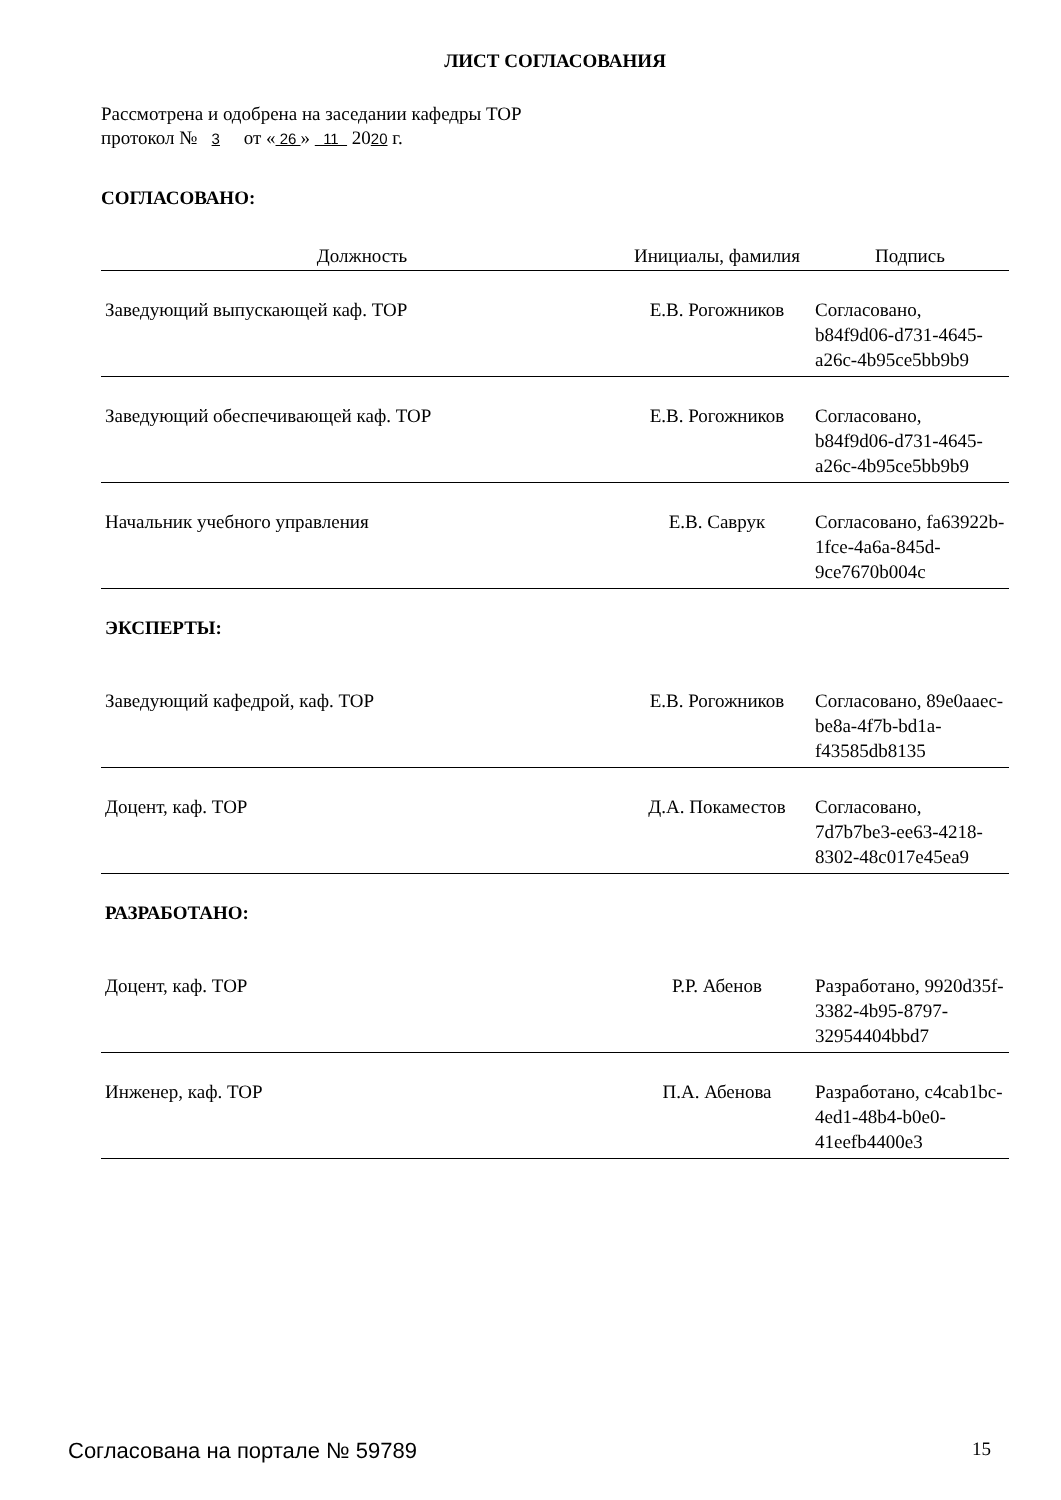ЛИСТ СОГЛАСОВАНИЯ
Рассмотрена и одобрена на заседании кафедры ТОР
протокол № 3 от « 26 » 11 2020 г.
СОГЛАСОВАНО:
| Должность | Инициалы, фамилия | Подпись |
| --- | --- | --- |
| Заведующий выпускающей каф. ТОР | Е.В. Рогожников | Согласовано, b84f9d06-d731-4645-a26c-4b95ce5bb9b9 |
| Заведующий обеспечивающей каф. ТОР | Е.В. Рогожников | Согласовано, b84f9d06-d731-4645-a26c-4b95ce5bb9b9 |
| Начальник учебного управления | Е.В. Саврук | Согласовано, fa63922b-1fce-4a6a-845d-9ce7670b004c |
| ЭКСПЕРТЫ: | | |
| Заведующий кафедрой, каф. ТОР | Е.В. Рогожников | Согласовано, 89e0aaec-be8a-4f7b-bd1a-f43585db8135 |
| Доцент, каф. ТОР | Д.А. Покаместов | Согласовано, 7d7b7be3-ee63-4218-8302-48c017e45ea9 |
| РАЗРАБОТАНО: | | |
| Доцент, каф. ТОР | Р.Р. Абенов | Разработано, 9920d35f-3382-4b95-8797-32954404bbd7 |
| Инженер, каф. ТОР | П.А. Абенова | Разработано, c4cab1bc-4ed1-48b4-b0e0-41eefb4400e3 |
Согласована на портале № 59789 15